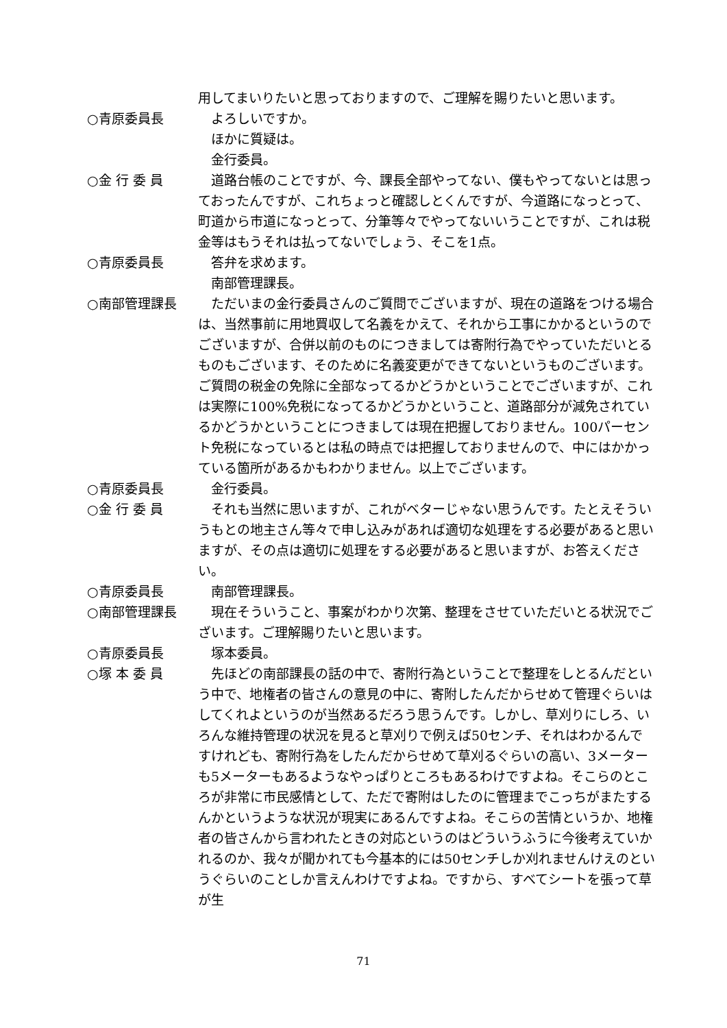用してまいりたいと思っておりますので、ご理解を賜りたいと思います。
○青原委員長 よろしいですか。
　ほかに質疑は。
　金行委員。
○金 行 委 員 道路台帳のことですが、今、課長全部やってない、僕もやってないとは思っておったんですが、これちょっと確認しとくんですが、今道路になっとって、町道から市道になっとって、分筆等々でやってないいうことですが、これは税金等はもうそれは払ってないでしょう、そこを1点。
○青原委員長 答弁を求めます。
　南部管理課長。
○南部管理課長 ただいまの金行委員さんのご質問でございますが、現在の道路をつける場合は、当然事前に用地買収して名義をかえて、それから工事にかかるというのでございますが、合併以前のものにつきましては寄附行為でやっていただいとるものもございます、そのために名義変更ができてないというものございます。ご質問の税金の免除に全部なってるかどうかということでございますが、これは実際に100%免税になってるかどうかということ、道路部分が減免されているかどうかということにつきましては現在把握しておりません。100パーセント免税になっているとは私の時点では把握しておりませんので、中にはかかっている箇所があるかもわかりません。以上でございます。
○青原委員長 金行委員。
○金 行 委 員 それも当然に思いますが、これがベターじゃない思うんです。たとえそういうもとの地主さん等々で申し込みがあれば適切な処理をする必要があると思いますが、その点は適切に処理をする必要があると思いますが、お答えください。
○青原委員長 南部管理課長。
○南部管理課長 現在そういうこと、事案がわかり次第、整理をさせていただいとる状況でございます。ご理解賜りたいと思います。
○青原委員長 塚本委員。
○塚 本 委 員 先ほどの南部課長の話の中で、寄附行為ということで整理をしとるんだという中で、地権者の皆さんの意見の中に、寄附したんだからせめて管理ぐらいはしてくれよというのが当然あるだろう思うんです。しかし、草刈りにしろ、いろんな維持管理の状況を見ると草刈りで例えば50センチ、それはわかるんですけれども、寄附行為をしたんだからせめて草刈るぐらいの高い、3メーターも5メーターもあるようなやっぱりところもあるわけですよね。そこらのところが非常に市民感情として、ただで寄附はしたのに管理までこっちがまたするんかというような状況が現実にあるんですよね。そこらの苦情というか、地権者の皆さんから言われたときの対応というのはどういうふうに今後考えていかれるのか、我々が聞かれても今基本的には50センチしか刈れませんけえのというぐらいのことしか言えんわけですよね。ですから、すべてシートを張って草が生
71